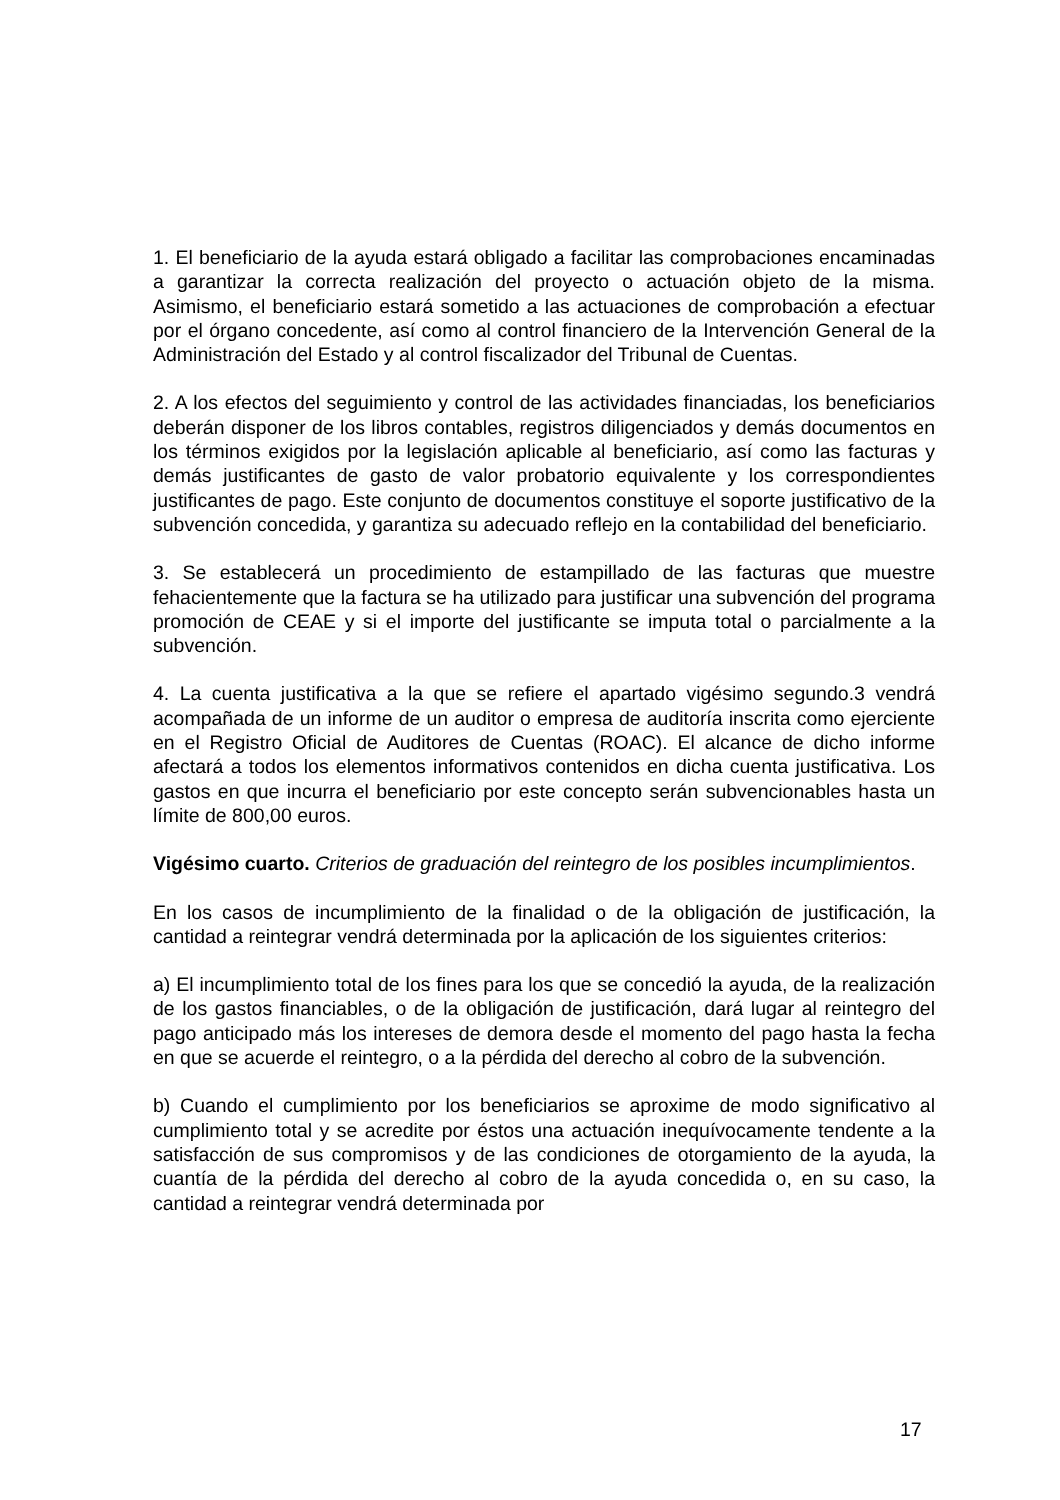1. El beneficiario de la ayuda estará obligado a facilitar las comprobaciones encaminadas a garantizar la correcta realización del proyecto o actuación objeto de la misma. Asimismo, el beneficiario estará sometido a las actuaciones de comprobación a efectuar por el órgano concedente, así como al control financiero de la Intervención General de la Administración del Estado y al control fiscalizador del Tribunal de Cuentas.
2. A los efectos del seguimiento y control de las actividades financiadas, los beneficiarios deberán disponer de los libros contables, registros diligenciados y demás documentos en los términos exigidos por la legislación aplicable al beneficiario, así como las facturas y demás justificantes de gasto de valor probatorio equivalente y los correspondientes justificantes de pago. Este conjunto de documentos constituye el soporte justificativo de la subvención concedida, y garantiza su adecuado reflejo en la contabilidad del beneficiario.
3. Se establecerá un procedimiento de estampillado de las facturas que muestre fehacientemente que la factura se ha utilizado para justificar una subvención del programa promoción de CEAE y si el importe del justificante se imputa total o parcialmente a la subvención.
4. La cuenta justificativa a la que se refiere el apartado vigésimo segundo.3 vendrá acompañada de un informe de un auditor o empresa de auditoría inscrita como ejerciente en el Registro Oficial de Auditores de Cuentas (ROAC). El alcance de dicho informe afectará a todos los elementos informativos contenidos en dicha cuenta justificativa. Los gastos en que incurra el beneficiario por este concepto serán subvencionables hasta un límite de 800,00 euros.
Vigésimo cuarto. Criterios de graduación del reintegro de los posibles incumplimientos.
En los casos de incumplimiento de la finalidad o de la obligación de justificación, la cantidad a reintegrar vendrá determinada por la aplicación de los siguientes criterios:
a) El incumplimiento total de los fines para los que se concedió la ayuda, de la realización de los gastos financiables, o de la obligación de justificación, dará lugar al reintegro del pago anticipado más los intereses de demora desde el momento del pago hasta la fecha en que se acuerde el reintegro, o a la pérdida del derecho al cobro de la subvención.
b) Cuando el cumplimiento por los beneficiarios se aproxime de modo significativo al cumplimiento total y se acredite por éstos una actuación inequívocamente tendente a la satisfacción de sus compromisos y de las condiciones de otorgamiento de la ayuda, la cuantía de la pérdida del derecho al cobro de la ayuda concedida o, en su caso, la cantidad a reintegrar vendrá determinada por
17